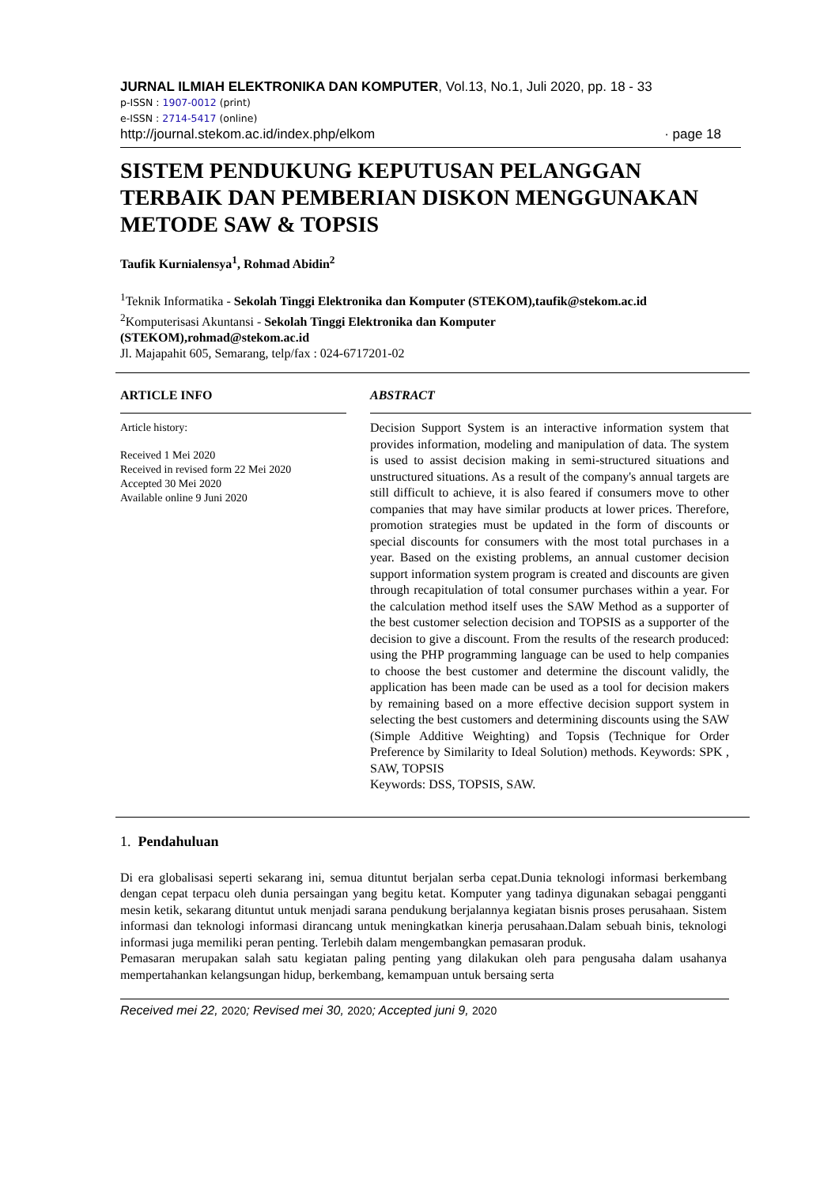JURNAL ILMIAH ELEKTRONIKA DAN KOMPUTER, Vol.13, No.1, Juli 2020, pp. 18 - 33
p-ISSN : 1907-0012 (print)
e-ISSN : 2714-5417 (online)
http://journal.stekom.ac.id/index.php/elkom · page 18
SISTEM PENDUKUNG KEPUTUSAN PELANGGAN TERBAIK DAN PEMBERIAN DISKON MENGGUNAKAN METODE SAW & TOPSIS
Taufik Kurnialensya<sup>1</sup>, Rohmad Abidin<sup>2</sup>
<sup>1</sup> Teknik Informatika - Sekolah Tinggi Elektronika dan Komputer (STEKOM),taufik@stekom.ac.id
<sup>2</sup> Komputerisasi Akuntansi - Sekolah Tinggi Elektronika dan Komputer
(STEKOM),rohmad@stekom.ac.id
Jl. Majapahit 605, Semarang, telp/fax : 024-6717201-02
ARTICLE INFO
Article history:
Received 1 Mei 2020
Received in revised form 22 Mei 2020
Accepted 30 Mei 2020
Available online 9 Juni 2020
ABSTRACT
Decision Support System is an interactive information system that provides information, modeling and manipulation of data. The system is used to assist decision making in semi-structured situations and unstructured situations. As a result of the company's annual targets are still difficult to achieve, it is also feared if consumers move to other companies that may have similar products at lower prices. Therefore, promotion strategies must be updated in the form of discounts or special discounts for consumers with the most total purchases in a year. Based on the existing problems, an annual customer decision support information system program is created and discounts are given through recapitulation of total consumer purchases within a year. For the calculation method itself uses the SAW Method as a supporter of the best customer selection decision and TOPSIS as a supporter of the decision to give a discount. From the results of the research produced: using the PHP programming language can be used to help companies to choose the best customer and determine the discount validly, the application has been made can be used as a tool for decision makers by remaining based on a more effective decision support system in selecting the best customers and determining discounts using the SAW (Simple Additive Weighting) and Topsis (Technique for Order Preference by Similarity to Ideal Solution) methods. Keywords: SPK , SAW, TOPSIS
Keywords: DSS, TOPSIS, SAW.
1. Pendahuluan
Di era globalisasi seperti sekarang ini, semua dituntut berjalan serba cepat.Dunia teknologi informasi berkembang dengan cepat terpacu oleh dunia persaingan yang begitu ketat. Komputer yang tadinya digunakan sebagai pengganti mesin ketik, sekarang dituntut untuk menjadi sarana pendukung berjalannya kegiatan bisnis proses perusahaan. Sistem informasi dan teknologi informasi dirancang untuk meningkatkan kinerja perusahaan.Dalam sebuah binis, teknologi informasi juga memiliki peran penting. Terlebih dalam mengembangkan pemasaran produk.
Pemasaran merupakan salah satu kegiatan paling penting yang dilakukan oleh para pengusaha dalam usahanya mempertahankan kelangsungan hidup, berkembang, kemampuan untuk bersaing serta
Received mei 22, 2020; Revised mei 30, 2020; Accepted juni 9, 2020